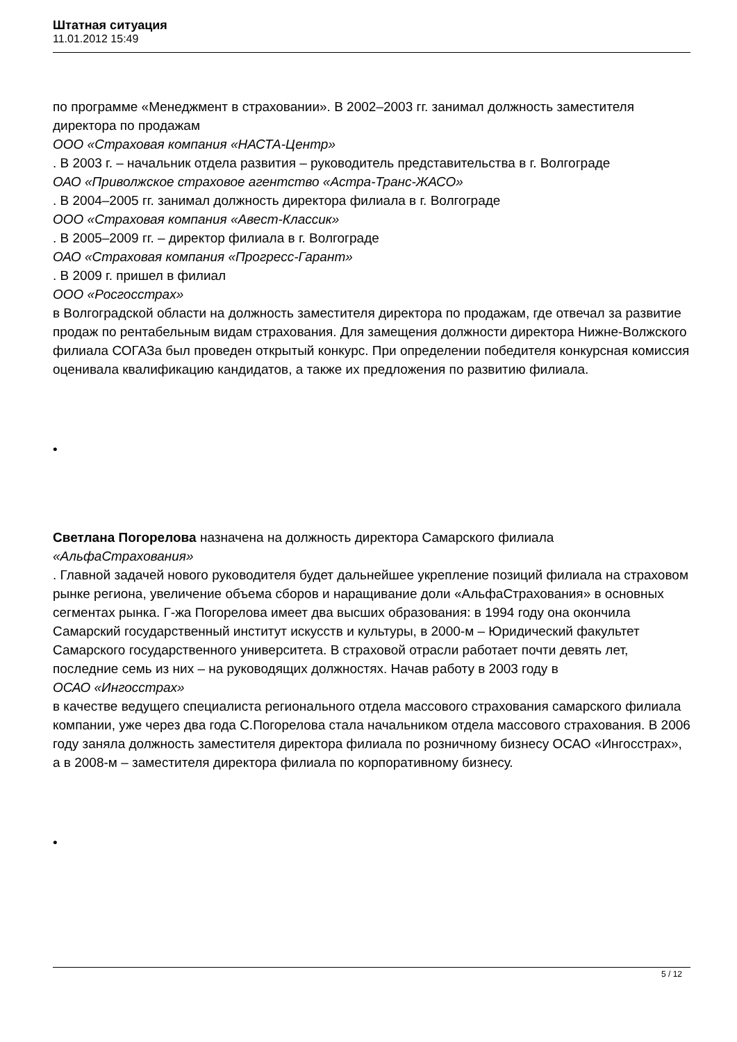Штатная ситуация
11.01.2012 15:49
по программе «Менеджмент в страховании». В 2002–2003 гг. занимал должность заместителя директора по продажам
ООО «Страховая компания «НАСТА-Центр»
. В 2003 г. – начальник отдела развития – руководитель представительства в г. Волгограде
ОАО «Приволжское страховое агентство «Астра-Транс-ЖАСО»
. В 2004–2005 гг. занимал должность директора филиала в г. Волгограде
ООО «Страховая компания «Авест-Классик»
. В 2005–2009 гг. – директор филиала в г. Волгограде
ОАО «Страховая компания «Прогресс-Гарант»
. В 2009 г. пришел в филиал
ООО «Росгосстрах»
в Волгоградской области на должность заместителя директора по продажам, где отвечал за развитие продаж по рентабельным видам страхования. Для замещения должности директора Нижне-Волжского филиала СОГАЗа был проведен открытый конкурс. При определении победителя конкурсная комиссия оценивала квалификацию кандидатов, а также их предложения по развитию филиала.
•
Светлана Погорелова назначена на должность директора Самарского филиала «АльфаСтрахования»
. Главной задачей нового руководителя будет дальнейшее укрепление позиций филиала на страховом рынке региона, увеличение объема сборов и наращивание доли «АльфаСтрахования» в основных сегментах рынка. Г-жа Погорелова имеет два высших образования: в 1994 году она окончила Самарский государственный институт искусств и культуры, в 2000-м – Юридический факультет Самарского государственного университета. В страховой отрасли работает почти девять лет, последние семь из них – на руководящих должностях. Начав работу в 2003 году в
ОСАО «Ингосстрах»
в качестве ведущего специалиста регионального отдела массового страхования самарского филиала компании, уже через два года С.Погорелова стала начальником отдела массового страхования. В 2006 году заняла должность заместителя директора филиала по розничному бизнесу ОСАО «Ингосстрах», а в 2008-м – заместителя директора филиала по корпоративному бизнесу.
•
5 / 12